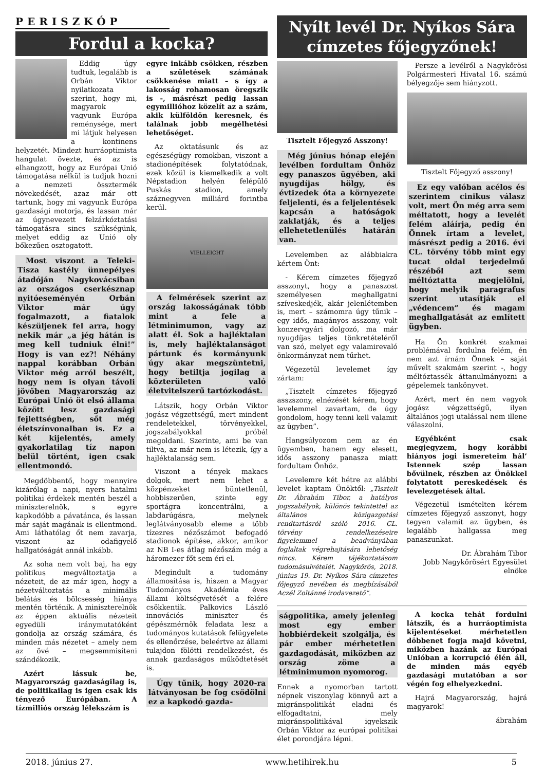PERISZKÓP
Fordul a kocka?
Eddig úgy tudtuk, legalább is Orbán Viktor nyilatkozata szerint, hogy mi, magyarok vagyunk Európa reménysége, mert mi látjuk helyesen a kontinens helyzetét. Mindezt hurráoptimista hangulat övezte, és az is elhangzott, hogy az Európai Unió támogatása nélkül is tudjuk hozni a nemzeti össztermék növekedését, azaz már ott tartunk, hogy mi vagyunk Európa gazdasági motorja, és lassan már az úgynevezett felzárkóztatási támogatásra sincs szükségünk, melyet eddig az Unió oly bőkezűen osztogatott.
Most viszont a Teleki-Tisza kastély ünnepélyes átadóján Nagykovácsiban az országos cserkésznap nyitóeseményén Orbán Viktor már úgy fogalmazott, a fiatalok készüljenek fel arra, hogy nekik már „a jég hátán is meg kell tudniuk élni!” Hogy is van ez?! Néhány nappal korábban Orbán Viktor még arról beszélt, hogy nem is olyan távoli jövőben Magyarország az Európai Unió öt első állama között lesz gazdasági fejlettségben, sőt még életszínvonalban is. Ez a két kijelentés, amely gyakorlatilag tíz napon belül történt, igen csak ellentmondó.
Megdöbbentő, hogy mennyire kizárólag a napi, nyers hatalmi politikai érdekek mentén beszél a miniszterelnök, s egyre kapkodóbb a pávatánca, és lassan már saját magának is ellentmond. Ami láthatólag őt nem zavarja, viszont az odafigyelő hallgatóságát annál inkább.
Az soha nem volt baj, ha egy politikus megváltoztatja a nézeteit, de az már igen, hogy a nézetváltoztatás a minimális belátás és bölcsesség hiánya mentén történik. A miniszterelnök az éppen aktuális nézeteit egyedüli iránymutatóként gondolja az ország számára, és minden más nézetet – amely nem az övé – megsemmisíteni szándékozik.
Azért lássuk be, Magyarország gazdaságilag is, de politikailag is igen csak kis tényező Európában. A tízmilliós ország lélekszám is
egyre inkább csökken, részben a születések számának csökkenése miatt – s így a lakosság rohamosan öregszik is -, másrészt pedig lassan egymillióhoz közelít az a szám, akik külföldön keresnek, és találnak jobb megélhetési lehetőséget.
Az oktatásunk és az egészségügy romokban, viszont a stadionépítések folytatódnak, ezek közül is kiemelkedik a volt Népstadion helyén felépülő Puskás stadion, amely száznegyven milliárd forintba kerül.
VIELLEICHT
A felmérések szerint az ország lakosságának több mint a fele a létminimumon, vagy az alatt él. Sok a hajléktalan is, mely hajléktalanságot pártunk és kormányunk úgy akar megszüntetni, hogy betiltja jogilag a közterületen való életvitelszerű tartózkodást.
Látszik, hogy Orbán Viktor jogász végzettségű, mert mindent rendeletekkel, törvényekkel, jogszabályokkal próbál megoldani. Szerinte, ami be van tiltva, az már nem is létezik, így a hajléktalanság sem.
Viszont a tények makacs dolgok, mert nem lehet a közpénzeket büntetlenül, hobbiszerűen, szinte egy sportágra koncentrálni, a labdarúgásra, melynek leglátványosabb eleme a több tízezres nézőszámot befogadó stadionok építése, akkor, amikor az NB I-es átlag nézőszám még a háromezer főt sem éri el.
Megindult a tudomány államosítása is, hiszen a Magyar Tudományos Akadémia éves állami költségvetését a felére csökkentik. Palkovics László innovációs miniszter és gépészmérnök feladata lesz a tudományos kutatások felügyelete és ellenőrzése, beleértve az állami tulajdon fölötti rendelkezést, és annak gazdaságos működtetését is.
Úgy tűnik, hogy 2020-ra látványosan be fog csődölni ez a kapkodó gazda-
Nyílt levél Dr. Nyíkos Sára címzetes főjegyzőnek!
Tisztelt Főjegyző Asszony!
Még június hónap elején levélben fordultam Önhöz egy panaszos ügyében, aki nyugdíjas hölgy, és évtizedek óta a környezete feljelenti, és a feljelentések kapcsán a hatóságok zaklatják, és a teljes ellehetetlenülés határán van.
Levelemben az alábbiakra kértem Önt:
- Kérem címzetes főjegyző asszonyt, hogy a panaszost személyesen meghallgatni szíveskedjék, akár jelenlétemben is, mert – számomra úgy tűnik – egy idős, magányos asszony, volt konzervgyári dolgozó, ma már nyugdíjas teljes tönkretételéről van szó, melyet egy valamirevaló önkormányzat nem tűrhet.
Végezetül levelemet így zártam:
„Tisztelt címzetes főjegyző asszszony, elnézését kérem, hogy levelemmel zavartam, de úgy gondolom, hogy tenni kell valamit az ügyben”.
Hangsúlyozom nem az én ügyemben, hanem egy elesett, idős asszony panasza miatt fordultam Önhöz.
Levelemre két hétre az alábbi levelet kaptam Önöktől: „Tisztelt Dr. Ábrahám Tibor, a hatályos jogszabályok, különös tekintettel az általános közigazgatási rendtartásról szóló 2016. CL. törvény rendelkezéseire figyelemmel a beadványában foglaltak végrehajtására lehetőség nincs. Kérem tájékoztatásom tudomásulvételét. Nagykőrös, 2018. június 19. Dr. Nyíkos Sára címzetes főjegyző nevében és megbízásából Aczél Zoltánné irodavezető”.
Persze a levélről a Nagykőrösi Polgármesteri Hivatal 16. számú bélyegzője sem hiányzott.
Tisztelt Főjegyző asszony!
Ez egy valóban acélos és szerintem cinikus válasz volt, mert Ön még arra sem méltatott, hogy a levelét felém aláírja, pedig én Önnek írtam a levelet, másrészt pedig a 2016. évi CL. törvény több mint egy tucat oldal terjedelmű részéből azt sem méltóztatta megjelölni, hogy melyik paragrafus szerint utasítják el „védencem” és magam meghallgatását az említett ügyben.
Ha Ön konkrét szakmai problémával fordulna felém, én nem azt írnám Önnek – saját művelt szakmám szerint -, hogy méltóztassék áttanulmányozni a gépelemek tankönyvet.
Azért, mert én nem vagyok jogász végzettségű, ilyen általános jogi utalással nem illene válaszolni.
Egyébként csak megjegyzem, hogy korábbi hiányos jogi ismereteim hál’ Istennek szép lassan bővülnek, részben az Önökkel folytatott pereskedések és levelezgetések által.
Végezetül ismételten kérem címzetes főjegyző asszonyt, hogy tegyen valamit az ügyben, és legalább hallgassa meg panaszunkat.
Dr. Ábrahám Tibor
Jobb Nagykőrösért Egyesület elnöke
ságpolitika, amely jelenleg most egy ember hobbiérdekeit szolgálja, és pár ember mérhetetlen gazdagodását, miközben az ország zöme a létminimumon nyomorog.
Ennek a nyomorban tartott népnek viszonylag könnyű azt a migránspolitikát eladni és elfogadtatni, mely migránspolitikával igyekszik Orbán Viktor az európai politikai élet porondjára lépni.
A kocka tehát fordulni látszik, és a hurráoptimista kijelentéseket mérhetetlen döbbenet fogja majd követni, miközben hazánk az Európai Unióban a korrupció élén áll, de minden más egyéb gazdasági mutatóban a sor végén fog elhelyezkedni.
Hajrá Magyarország, hajrá magyarok!
ábrahám
2018. június 27. www.hetihirek.hu 5